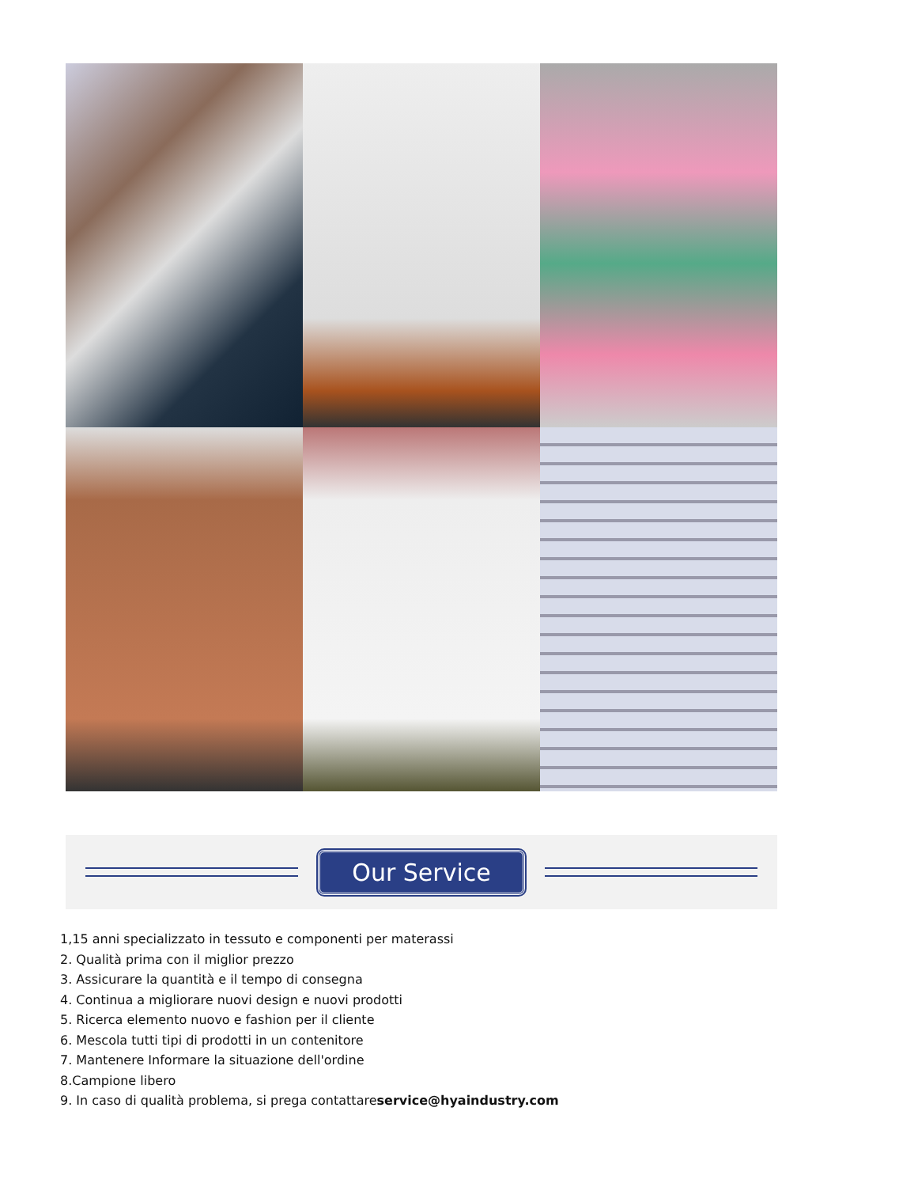Our Service
1,15 anni specializzato in tessuto e componenti per materassi
2. Qualità prima con il miglior prezzo
3. Assicurare la quantità e il tempo di consegna
4. Continua a migliorare nuovi design e nuovi prodotti
5. Ricerca elemento nuovo e fashion per il cliente
6. Mescola tutti tipi di prodotti in un contenitore
7. Mantenere Informare la situazione dell'ordine
8.Campione libero
9. In caso di qualità problema, si prega contattareservice@hyaindustry.com